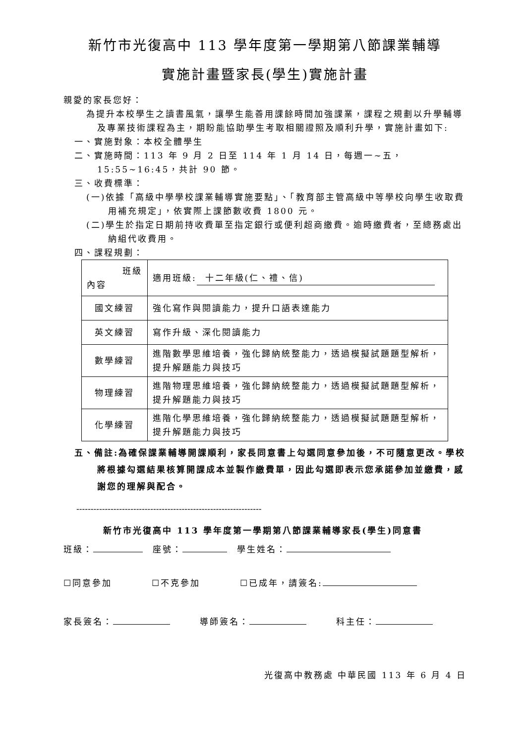新竹市光復高中 113 學年度第一學期第八節課業輔導
實施計畫暨家長(學生)實施計畫
親愛的家長您好：
為提升本校學生之讀書風氣，讓學生能善用課餘時間加強課業，課程之規劃以升學輔導及專業技術課程為主，期盼能協助學生考取相關證照及順利升學，實施計畫如下:
一、實施對象：本校全體學生
二、實施時間：113 年 9 月 2 日至 114 年 1 月 14 日，每週一~五，15:55~16:45，共計 90 節。
三、收費標準：
(一)依據「高級中學學校課業輔導實施要點」、「教育部主管高級中等學校向學生收取費用補充規定」，依實際上課節數收費 1800 元。
(二)學生於指定日期前持收費單至指定銀行或便利超商繳費。逾時繳費者，至總務處出納組代收費用。
四、課程規劃：
| 班級 內容 | 適用班級: 十二年級(仁、禮、信) |
| 國文練習 | 強化寫作與閱讀能力，提升口語表達能力 |
| 英文練習 | 寫作升級、深化閱讀能力 |
| 數學練習 | 進階數學思維培養，強化歸納統整能力，透過模擬試題題型解析，提升解題能力與技巧 |
| 物理練習 | 進階物理思維培養，強化歸納統整能力，透過模擬試題題型解析，提升解題能力與技巧 |
| 化學練習 | 進階化學思維培養，強化歸納統整能力，透過模擬試題題型解析，提升解題能力與技巧 |
五、備註:為確保課業輔導開課順利，家長同意書上勾選同意參加後，不可隨意更改。學校將根據勾選結果核算開課成本並製作繳費單，因此勾選即表示您承諾參加並繳費，感謝您的理解與配合。
-----------------------------------------------------------------
新竹市光復高中 113 學年度第一學期第八節課業輔導家長(學生)同意書
班級：　座號：　學生姓名：
☐同意參加　　　　☐不克參加　　　　☐已成年，請簽名:
家長簽名：　　　導師簽名：　　　科主任：
光復高中教務處 中華民國 113 年 6 月 4 日